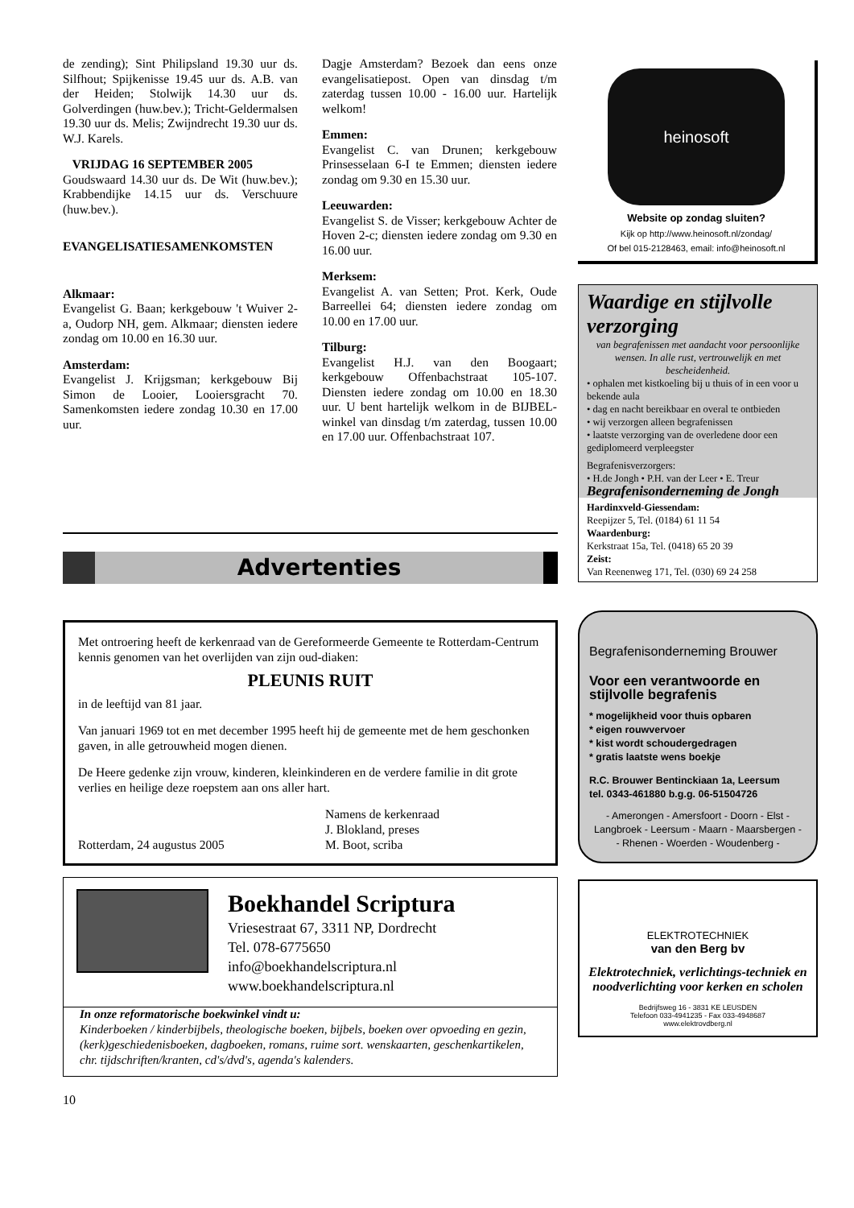de zending); Sint Philipsland 19.30 uur ds. Silfhout; Spijkenisse 19.45 uur ds. A.B. van der Heiden; Stolwijk 14.30 uur ds. Golverdingen (huw.bev.); Tricht-Geldermalsen 19.30 uur ds. Melis; Zwijndrecht 19.30 uur ds. W.J. Karels.
VRIJDAG 16 SEPTEMBER 2005
Goudswaard 14.30 uur ds. De Wit (huw.bev.); Krabbendijke 14.15 uur ds. Verschuure (huw.bev.).
EVANGELISATIESAMENKOMSTEN
Alkmaar:
Evangelist G. Baan; kerkgebouw 't Wuiver 2-a, Oudorp NH, gem. Alkmaar; diensten iedere zondag om 10.00 en 16.30 uur.
Amsterdam:
Evangelist J. Krijgsman; kerkgebouw Bij Simon de Looier, Looiersgracht 70. Samenkomsten iedere zondag 10.30 en 17.00 uur.
Dagje Amsterdam? Bezoek dan eens onze evangelisatiepost. Open van dinsdag t/m zaterdag tussen 10.00 - 16.00 uur. Hartelijk welkom!
Emmen:
Evangelist C. van Drunen; kerkgebouw Prinsesselaan 6-I te Emmen; diensten iedere zondag om 9.30 en 15.30 uur.
Leeuwarden:
Evangelist S. de Visser; kerkgebouw Achter de Hoven 2-c; diensten iedere zondag om 9.30 en 16.00 uur.
Merksem:
Evangelist A. van Setten; Prot. Kerk, Oude Barreellei 64; diensten iedere zondag om 10.00 en 17.00 uur.
Tilburg:
Evangelist H.J. van den Boogaart; kerkgebouw Offenbachstraat 105-107. Diensten iedere zondag om 10.00 en 18.30 uur. U bent hartelijk welkom in de BIJBEL-winkel van dinsdag t/m zaterdag, tussen 10.00 en 17.00 uur. Offenbachstraat 107.
Advertenties
Met ontroering heeft de kerkenraad van de Gereformeerde Gemeente te Rotterdam-Centrum kennis genomen van het overlijden van zijn oud-diaken:
PLEUNIS RUIT
in de leeftijd van 81 jaar.
Van januari 1969 tot en met december 1995 heeft hij de gemeente met de hem geschonken gaven, in alle getrouwheid mogen dienen.
De Heere gedenke zijn vrouw, kinderen, kleinkinderen en de verdere familie in dit grote verlies en heilige deze roepstem aan ons aller hart.
Rotterdam, 24 augustus 2005 Namens de kerkenraad
J. Blokland, preses
M. Boot, scriba
Boekhandel Scriptura
Vriesestraat 67, 3311 NP, Dordrecht
Tel. 078-6775650
info@boekhandelscriptura.nl
www.boekhandelscriptura.nl
In onze reformatorische boekwinkel vindt u:
Kinderboeken / kinderbijbels, theologische boeken, bijbels, boeken over opvoeding en gezin, (kerk)geschiedenisboeken, dagboeken, romans, ruime sort. wenskaarten, geschenkartikelen, chr. tijdschriften/kranten, cd's/dvd's, agenda's kalenders.
10
heinosoft
Website op zondag sluiten?
Kijk op http://www.heinosoft.nl/zondag/
Of bel 015-2128463, email: info@heinosoft.nl
Waardige en stijlvolle verzorging
van begrafenissen met aandacht voor persoonlijke wensen. In alle rust, vertrouwelijk en met bescheidenheid.
• ophalen met kistkoeling bij u thuis of in een voor u bekende aula
• dag en nacht bereikbaar en overal te ontbieden
• wij verzorgen alleen begrafenissen
• laatste verzorging van de overledene door een gediplomeerd verpleegster
Begrafenisverzorgers:
• H.de Jongh • P.H. van der Leer • E. Treur
Begrafenisonderneming de Jongh
Hardinxveld-Giessendam:
Reepijzer 5, Tel. (0184) 61 11 54
Waardenburg:
Kerkstraat 15a, Tel. (0418) 65 20 39
Zeist:
Van Reenenweg 171, Tel. (030) 69 24 258
Begrafenisonderneming Brouwer
Voor een verantwoorde en stijlvolle begrafenis
* mogelijkheid voor thuis opbaren
* eigen rouwvervoer
* kist wordt schoudergedragen
* gratis laatste wens boekje
R.C. Brouwer Bentinckiaan 1a, Leersum
tel. 0343-461880 b.g.g. 06-51504726
- Amerongen - Amersfoort - Doorn - Elst -
Langbroek - Leersum - Maarn - Maarsbergen -
- Rhenen - Woerden - Woudenberg -
ELEKTROTECHNIEK
van den Berg bv
Elektrotechniek, verlichtings-techniek en noodverlichting voor kerken en scholen
Bedrijfsweg 16 - 3831 KE LEUSDEN
Telefoon 033-4941235 - Fax 033-4948687
www.elektrovdberg.nl